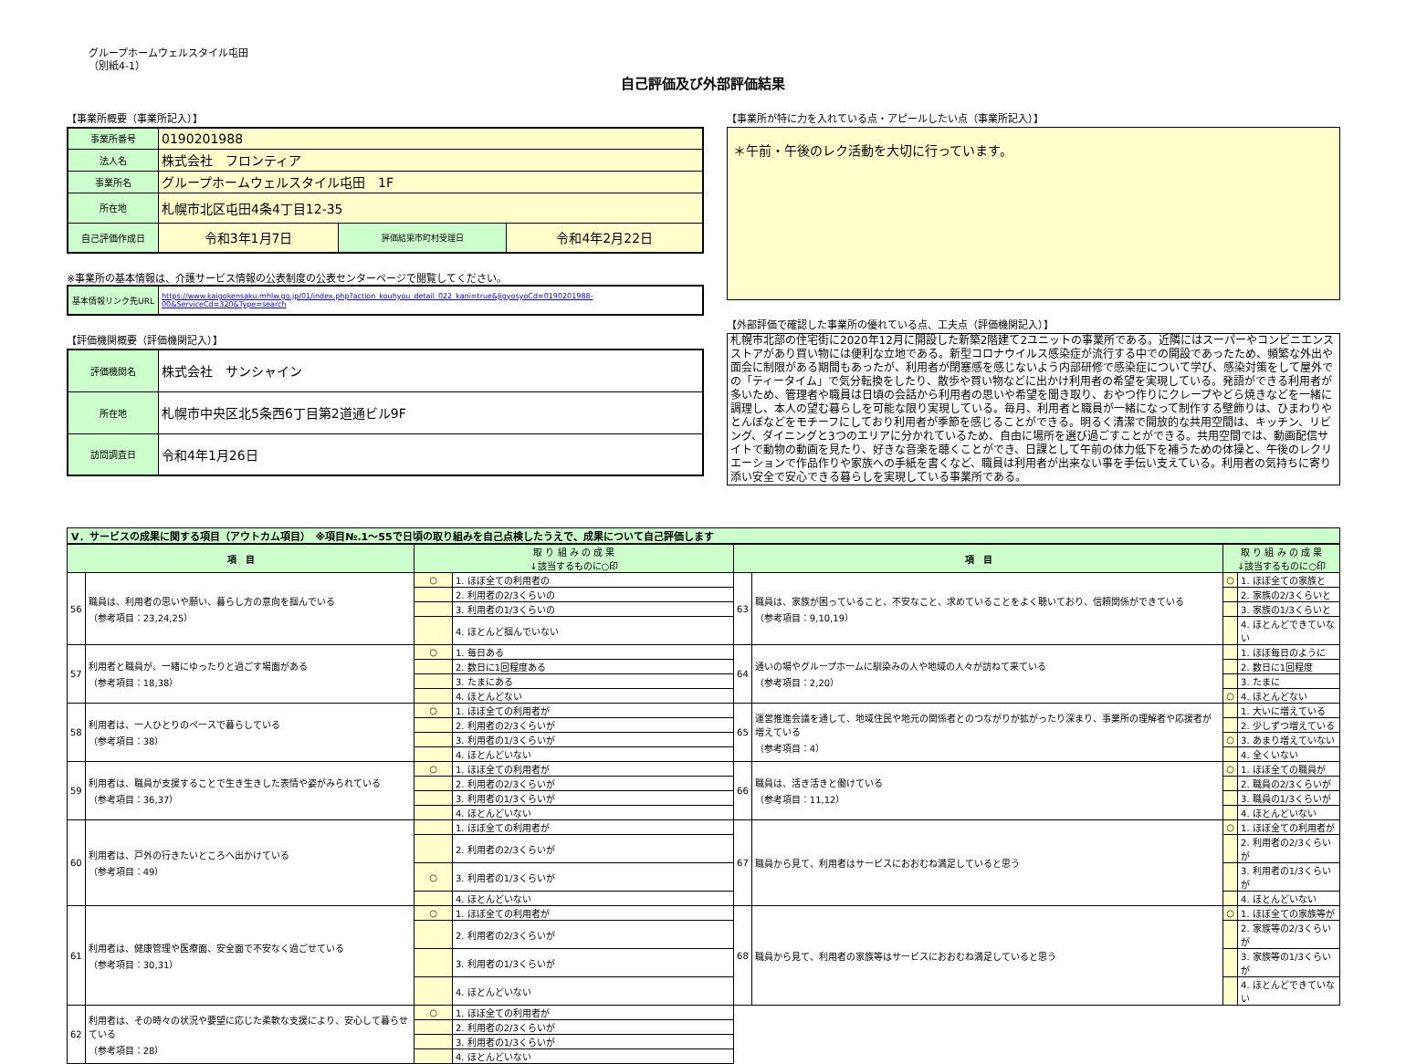グループホームウェルスタイル屯田
（別紙4-1）
自己評価及び外部評価結果
【事業所概要（事業所記入）】
| 事業所番号 | 0190201988 | | |
| 法人名 | 株式会社 フロンティア | | |
| 事業所名 | グループホームウェルスタイル屯田 1F | | |
| 所在地 | 札幌市北区屯田4条4丁目12-35 | | |
| 自己評価作成日 | 令和3年1月7日 | 評価結果市町村受理日 | 令和4年2月22日 |
※事業所の基本情報は、介護サービス情報の公表制度の公表センターページで閲覧してください。
| 基本情報リンク先URL | https://www.kaigokensaku.mhlw.go.jp/01/index.php?action_kouhyou_detail_022_kani=true&JigyosyoCd=0190201988-00&ServiceCd=320&Type=search |
【評価機関概要（評価機関記入）】
| 評価機関名 | 株式会社 サンシャイン |
| 所在地 | 札幌市中央区北5条西6丁目第2道通ビル9F |
| 訪問調査日 | 令和4年1月26日 |
【事業所が特に力を入れている点・アピールしたい点（事業所記入）】
＊午前・午後のレク活動を大切に行っています。
【外部評価で確認した事業所の優れている点、工夫点（評価機関記入）】
札幌市北部の住宅街に2020年12月に開設した新築2階建て2ユニットの事業所である。近隣にはスーパーやコンビニエンスストアがあり買い物には便利な立地である。新型コロナウイルス感染症が流行する中での開設であったため、頻繁な外出や面会に制限がある期間もあったが、利用者が閉塞感を感じないよう内部研修で感染症について学び、感染対策をして屋外での「ティータイム」で気分転換をしたり、散歩や買い物などに出かけ利用者の希望を実現している。発語ができる利用者が多いため、管理者や職員は日頃の会話から利用者の思いや希望を聞き取り、おやつ作りにクレープやどら焼きなどを一緒に調理し、本人の望む暮らしを可能な限り実現している。毎月、利用者と職員が一緒になって制作する壁飾りは、ひまわりやとんぼなどをモチーフにしており利用者が季節を感じることができる。明るく清潔で開放的な共用空間は、キッチン、リビング、ダイニングと3つのエリアに分かれているため、自由に場所を選び過ごすことができる。共用空間では、動画配信サイトで動物の動画を見たり、好きな音楽を聴くことができ、日課として午前の体力低下を補うための体操と、午後のレクリエーションで作品作りや家族への手紙を書くなど、職員は利用者が出来ない事を手伝い支えている。利用者の気持ちに寄り添い安全で安心できる暮らしを実現している事業所である。
Ⅴ．サービスの成果に関する項目（アウトカム項目）　※項目№.1～55で日頃の取り組みを自己点検したうえで、成果について自己評価します
| 項 目 | | 取 り 組 み の 成 果 ↓該当するものに○印 | | 項 目 | | 取 り 組 み の 成 果 ↓該当するものに○印 | |
| --- | --- | --- | --- | --- | --- | --- | --- |
| 56 | 職員は、利用者の思いや願い、暮らし方の意向を掴んでいる （参考項目：23,24,25） | ○ | 1. ほぼ全ての利用者の | 63 | 職員は、家族が困っていること、不安なこと、求めていることをよく聴いており、信頼関係ができている （参考項目：9,10,19） | ○ | 1. ほぼ全ての家族と |
| | | | 2. 利用者の2/3くらいの | | | | 2. 家族の2/3くらいと |
| | | | 3. 利用者の1/3くらいの | | | | 3. 家族の1/3くらいと |
| | | | 4. ほとんど掴んでいない | | | | 4. ほとんどできていない |
| 57 | 利用者と職員が、一緒にゆったりと過ごす場面がある （参考項目：18,38） | ○ | 1. 毎日ある | 64 | 通いの場やグループホームに馴染みの人や地域の人々が訪ねて来ている （参考項目：2,20） | | 1. ほぼ毎日のように |
| | | | 2. 数日に1回程度ある | | | | 2. 数日に1回程度 |
| | | | 3. たまにある | | | | 3. たまに |
| | | | 4. ほとんどない | | | ○ | 4. ほとんどない |
| 58 | 利用者は、一人ひとりのペースで暮らしている （参考項目：38） | ○ | 1. ほぼ全ての利用者が | 65 | 運営推進会議を通して、地域住民や地元の関係者とのつながりが拡がったり深まり、事業所の理解者や応援者が増えている （参考項目：4） | | 1. 大いに増えている |
| | | | 2. 利用者の2/3くらいが | | | | 2. 少しずつ増えている |
| | | | 3. 利用者の1/3くらいが | | | ○ | 3. あまり増えていない |
| | | | 4. ほとんどいない | | | | 4. 全くいない |
| 59 | 利用者は、職員が支援することで生き生きした表情や姿がみられている （参考項目：36,37） | ○ | 1. ほぼ全ての利用者が | 66 | 職員は、活き活きと働けている （参考項目：11,12） | ○ | 1. ほぼ全ての職員が |
| | | | 2. 利用者の2/3くらいが | | | | 2. 職員の2/3くらいが |
| | | | 3. 利用者の1/3くらいが | | | | 3. 職員の1/3くらいが |
| | | | 4. ほとんどいない | | | | 4. ほとんどいない |
| 60 | 利用者は、戸外の行きたいところへ出かけている （参考項目：49） | | 1. ほぼ全ての利用者が | 67 | 職員から見て、利用者はサービスにおおむね満足していると思う | ○ | 1. ほぼ全ての利用者が |
| | | | 2. 利用者の2/3くらいが | | | | 2. 利用者の2/3くらいが |
| | | ○ | 3. 利用者の1/3くらいが | | | | 3. 利用者の1/3くらいが |
| | | | 4. ほとんどいない | | | | 4. ほとんどいない |
| 61 | 利用者は、健康管理や医療面、安全面で不安なく過ごせている （参考項目：30,31） | ○ | 1. ほぼ全ての利用者が | 68 | 職員から見て、利用者の家族等はサービスにおおむね満足していると思う | ○ | 1. ほぼ全ての家族等が |
| | | | 2. 利用者の2/3くらいが | | | | 2. 家族等の2/3くらいが |
| | | | 3. 利用者の1/3くらいが | | | | 3. 家族等の1/3くらいが |
| | | | 4. ほとんどいない | | | | 4. ほとんどできていない |
| 62 | 利用者は、その時々の状況や要望に応じた柔軟な支援により、安心して暮らせている （参考項目：28） | ○ | 1. ほぼ全ての利用者が | | | | |
| | | | 2. 利用者の2/3くらいが | | | | |
| | | | 3. 利用者の1/3くらいが | | | | |
| | | | 4. ほとんどいない | | | | |